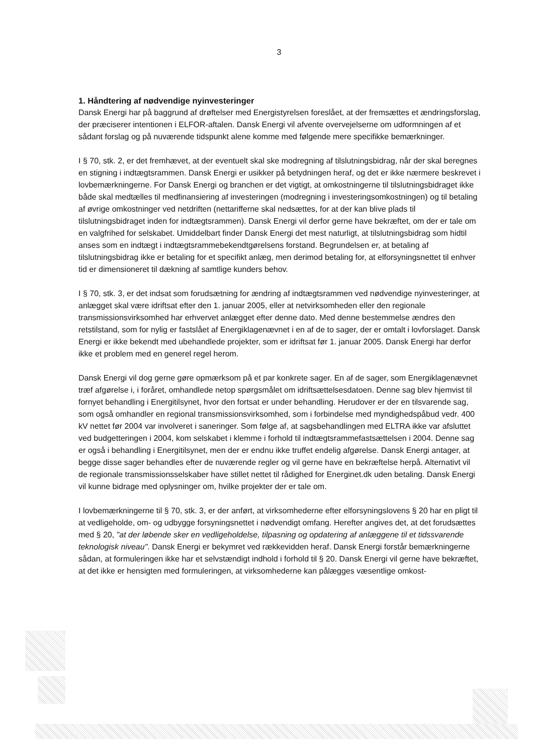3
1. Håndtering af nødvendige nyinvesteringer
Dansk Energi har på baggrund af drøftelser med Energistyrelsen foreslået, at der fremsættes et ændringsforslag, der præciserer intentionen i ELFOR-aftalen. Dansk Energi vil afvente overvejelserne om udformningen af et sådant forslag og på nuværende tidspunkt alene komme med følgende mere specifikke bemærkninger.
I § 70, stk. 2, er det fremhævet, at der eventuelt skal ske modregning af tilslutningsbidrag, når der skal beregnes en stigning i indtægtsrammen. Dansk Energi er usikker på betydningen heraf, og det er ikke nærmere beskrevet i lovbemærkningerne. For Dansk Energi og branchen er det vigtigt, at omkostningerne til tilslutningsbidraget ikke både skal medtælles til medfinansiering af investeringen (modregning i investeringsomkostningen) og til betaling af øvrige omkostninger ved netdriften (nettarifferne skal nedsættes, for at der kan blive plads til tilslutningsbidraget inden for indtægtsrammen). Dansk Energi vil derfor gerne have bekræftet, om der er tale om en valgfrihed for selskabet. Umiddelbart finder Dansk Energi det mest naturligt, at tilslutningsbidrag som hidtil anses som en indtægt i indtægtsrammebekendtgørelsens forstand. Begrundelsen er, at betaling af tilslutningsbidrag ikke er betaling for et specifikt anlæg, men derimod betaling for, at elforsyningsnettet til enhver tid er dimensioneret til dækning af samtlige kunders behov.
I § 70, stk. 3, er det indsat som forudsætning for ændring af indtægtsrammen ved nødvendige nyinvesteringer, at anlægget skal være idriftsat efter den 1. januar 2005, eller at netvirksomheden eller den regionale transmissionsvirksomhed har erhvervet anlægget efter denne dato. Med denne bestemmelse ændres den retstilstand, som for nylig er fastslået af Energiklagenævnet i en af de to sager, der er omtalt i lovforslaget. Dansk Energi er ikke bekendt med ubehandlede projekter, som er idriftsat før 1. januar 2005. Dansk Energi har derfor ikke et problem med en generel regel herom.
Dansk Energi vil dog gerne gøre opmærksom på et par konkrete sager. En af de sager, som Energiklagenævnet træf afgørelse i, i foråret, omhandlede netop spørgsmålet om idriftsættelsesdatoen. Denne sag blev hjemvist til fornyet behandling i Energitilsynet, hvor den fortsat er under behandling. Herudover er der en tilsvarende sag, som også omhandler en regional transmissionsvirksomhed, som i forbindelse med myndighedspåbud vedr. 400 kV nettet før 2004 var involveret i saneringer. Som følge af, at sagsbehandlingen med ELTRA ikke var afsluttet ved budgetteringen i 2004, kom selskabet i klemme i forhold til indtægtsrammefastsættelsen i 2004. Denne sag er også i behandling i Energitilsynet, men der er endnu ikke truffet endelig afgørelse. Dansk Energi antager, at begge disse sager behandles efter de nuværende regler og vil gerne have en bekræftelse herpå. Alternativt vil de regionale transmissionsselskaber have stillet nettet til rådighed for Energinet.dk uden betaling. Dansk Energi vil kunne bidrage med oplysninger om, hvilke projekter der er tale om.
I lovbemærkningerne til § 70, stk. 3, er der anført, at virksomhederne efter elforsyningslovens § 20 har en pligt til at vedligeholde, om- og udbygge forsyningsnettet i nødvendigt omfang. Herefter angives det, at det forudsættes med § 20, "at der løbende sker en vedligeholdelse, tilpasning og opdatering af anlæggene til et tidssvarende teknologisk niveau". Dansk Energi er bekymret ved rækkevidden heraf. Dansk Energi forstår bemærkningerne sådan, at formuleringen ikke har et selvstændigt indhold i forhold til § 20. Dansk Energi vil gerne have bekræftet, at det ikke er hensigten med formuleringen, at virksomhederne kan pålægges væsentlige omkost-